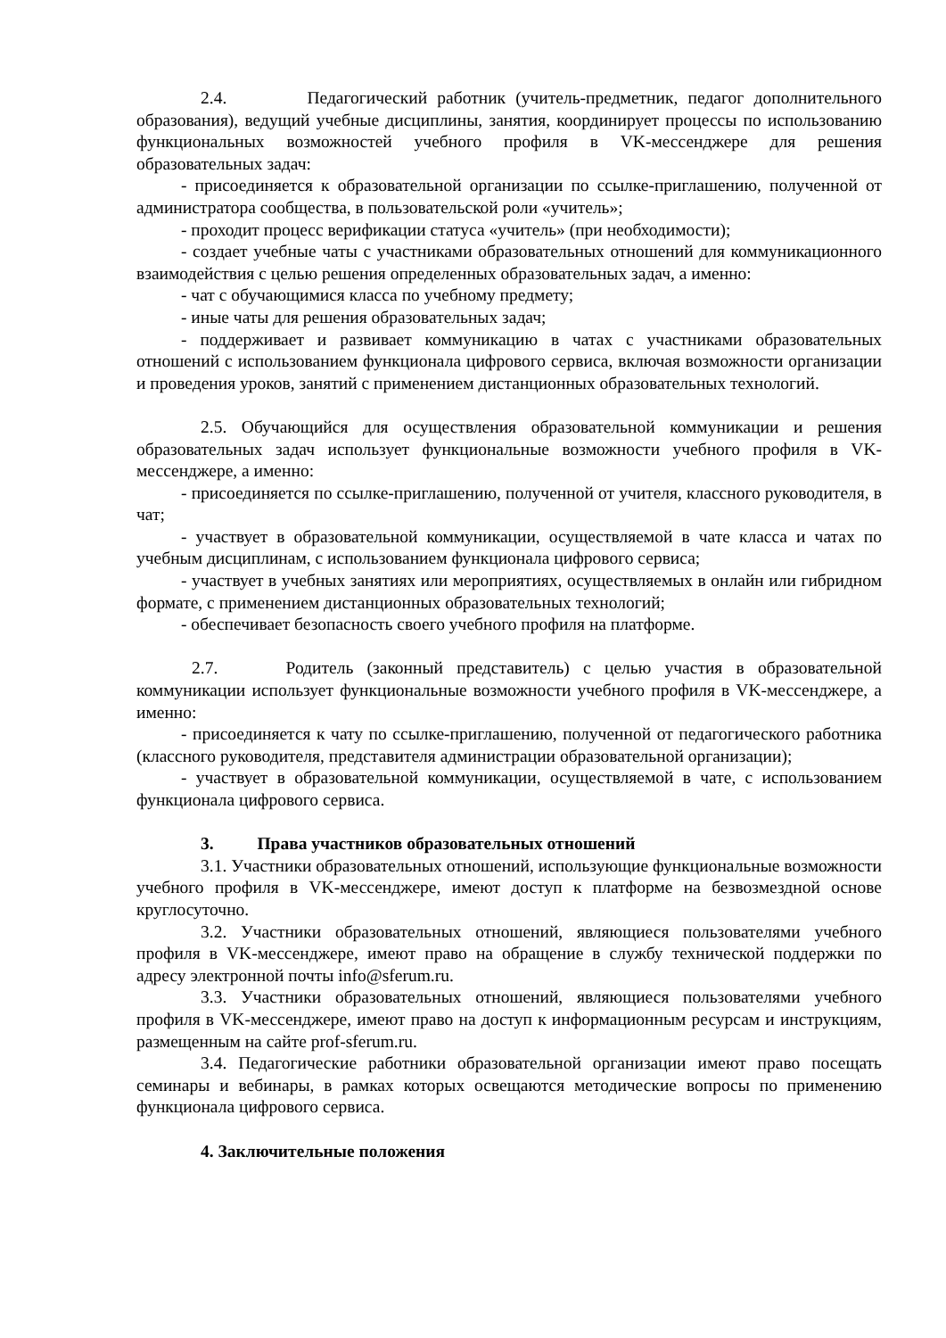2.4. Педагогический работник (учитель-предметник, педагог дополнительного образования), ведущий учебные дисциплины, занятия, координирует процессы по использованию функциональных возможностей учебного профиля в VK-мессенджере для решения образовательных задач:
- присоединяется к образовательной организации по ссылке-приглашению, полученной от администратора сообщества, в пользовательской роли «учитель»;
- проходит процесс верификации статуса «учитель» (при необходимости);
- создает учебные чаты с участниками образовательных отношений для коммуникационного взаимодействия с целью решения определенных образовательных задач, а именно:
- чат с обучающимися класса по учебному предмету;
- иные чаты для решения образовательных задач;
- поддерживает и развивает коммуникацию в чатах с участниками образовательных отношений с использованием функционала цифрового сервиса, включая возможности организации и проведения уроков, занятий с применением дистанционных образовательных технологий.
2.5. Обучающийся для осуществления образовательной коммуникации и решения образовательных задач использует функциональные возможности учебного профиля в VK-мессенджере, а именно:
- присоединяется по ссылке-приглашению, полученной от учителя, классного руководителя, в чат;
- участвует в образовательной коммуникации, осуществляемой в чате класса и чатах по учебным дисциплинам, с использованием функционала цифрового сервиса;
- участвует в учебных занятиях или мероприятиях, осуществляемых в онлайн или гибридном формате, с применением дистанционных образовательных технологий;
- обеспечивает безопасность своего учебного профиля на платформе.
2.7. Родитель (законный представитель) с целью участия в образовательной коммуникации использует функциональные возможности учебного профиля в VK-мессенджере, а именно:
- присоединяется к чату по ссылке-приглашению, полученной от педагогического работника (классного руководителя, представителя администрации образовательной организации);
- участвует в образовательной коммуникации, осуществляемой в чате, с использованием функционала цифрового сервиса.
3. Права участников образовательных отношений
3.1. Участники образовательных отношений, использующие функциональные возможности учебного профиля в VK-мессенджере, имеют доступ к платформе на безвозмездной основе круглосуточно.
3.2. Участники образовательных отношений, являющиеся пользователями учебного профиля в VK-мессенджере, имеют право на обращение в службу технической поддержки по адресу электронной почты info@sferum.ru.
3.3. Участники образовательных отношений, являющиеся пользователями учебного профиля в VK-мессенджере, имеют право на доступ к информационным ресурсам и инструкциям, размещенным на сайте prof-sferum.ru.
3.4. Педагогические работники образовательной организации имеют право посещать семинары и вебинары, в рамках которых освещаются методические вопросы по применению функционала цифрового сервиса.
4. Заключительные положения